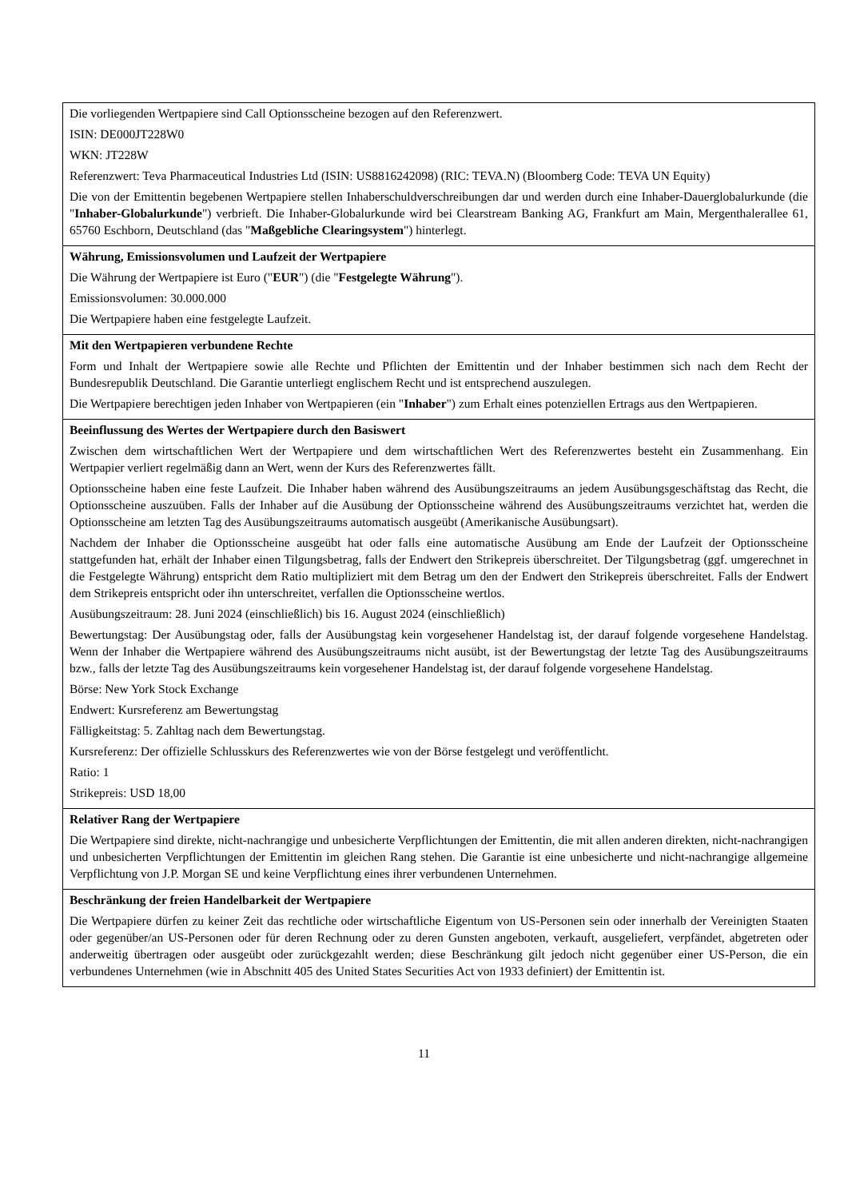| Die vorliegenden Wertpapiere sind Call Optionsscheine bezogen auf den Referenzwert. ISIN: DE000JT228W0 WKN: JT228W Referenzwert: Teva Pharmaceutical Industries Ltd (ISIN: US8816242098) (RIC: TEVA.N) (Bloomberg Code: TEVA UN Equity) Die von der Emittentin begebenen Wertpapiere stellen Inhaberschuldverschreibungen dar und werden durch eine Inhaber-Dauerglobalurkunde (die " Inhaber-Globalurkunde ") verbrieft. Die Inhaber-Globalurkunde wird bei Clearstream Banking AG, Frankfurt am Main, Mergenthalerallee 61, 65760 Eschborn, Deutschland (das " Maßgebliche Clearingsystem ") hinterlegt. |
| Währung, Emissionsvolumen und Laufzeit der Wertpapiere Die Währung der Wertpapiere ist Euro (" EUR ") (die " Festgelegte Währung "). Emissionsvolumen: 30.000.000 Die Wertpapiere haben eine festgelegte Laufzeit. |
| Mit den Wertpapieren verbundene Rechte Form und Inhalt der Wertpapiere sowie alle Rechte und Pflichten der Emittentin und der Inhaber bestimmen sich nach dem Recht der Bundesrepublik Deutschland. Die Garantie unterliegt englischem Recht und ist entsprechend auszulegen. Die Wertpapiere berechtigen jeden Inhaber von Wertpapieren (ein " Inhaber ") zum Erhalt eines potenziellen Ertrags aus den Wertpapieren. |
| Beeinflussung des Wertes der Wertpapiere durch den Basiswert Zwischen dem wirtschaftlichen Wert der Wertpapiere und dem wirtschaftlichen Wert des Referenzwertes besteht ein Zusammenhang. Ein Wertpapier verliert regelmäßig dann an Wert, wenn der Kurs des Referenzwertes fällt. Optionsscheine haben eine feste Laufzeit. Die Inhaber haben während des Ausübungszeitraums an jedem Ausübungsgeschäftstag das Recht, die Optionsscheine auszuüben. Falls der Inhaber auf die Ausübung der Optionsscheine während des Ausübungszeitraums verzichtet hat, werden die Optionsscheine am letzten Tag des Ausübungszeitraums automatisch ausgeübt (Amerikanische Ausübungsart). Nachdem der Inhaber die Optionsscheine ausgeübt hat oder falls eine automatische Ausübung am Ende der Laufzeit der Optionsscheine stattgefunden hat, erhält der Inhaber einen Tilgungsbetrag, falls der Endwert den Strikepreis überschreitet. Der Tilgungsbetrag (ggf. umgerechnet in die Festgelegte Währung) entspricht dem Ratio multipliziert mit dem Betrag um den der Endwert den Strikepreis überschreitet. Falls der Endwert dem Strikepreis entspricht oder ihn unterschreitet, verfallen die Optionsscheine wertlos. Ausübungszeitraum: 28. Juni 2024 (einschließlich) bis 16. August 2024 (einschließlich) Bewertungstag: Der Ausübungstag oder, falls der Ausübungstag kein vorgesehener Handelstag ist, der darauf folgende vorgesehene Handelstag. Wenn der Inhaber die Wertpapiere während des Ausübungszeitraums nicht ausübt, ist der Bewertungstag der letzte Tag des Ausübungszeitraums bzw., falls der letzte Tag des Ausübungszeitraums kein vorgesehener Handelstag ist, der darauf folgende vorgesehene Handelstag. Börse: New York Stock Exchange Endwert: Kursreferenz am Bewertungstag Fälligkeitstag: 5. Zahltag nach dem Bewertungstag. Kursreferenz: Der offizielle Schlusskurs des Referenzwertes wie von der Börse festgelegt und veröffentlicht. Ratio: 1 Strikepreis: USD 18,00 |
| Relativer Rang der Wertpapiere Die Wertpapiere sind direkte, nicht-nachrangige und unbesicherte Verpflichtungen der Emittentin, die mit allen anderen direkten, nicht-nachrangigen und unbesicherten Verpflichtungen der Emittentin im gleichen Rang stehen. Die Garantie ist eine unbesicherte und nicht-nachrangige allgemeine Verpflichtung von J.P. Morgan SE und keine Verpflichtung eines ihrer verbundenen Unternehmen. |
| Beschränkung der freien Handelbarkeit der Wertpapiere Die Wertpapiere dürfen zu keiner Zeit das rechtliche oder wirtschaftliche Eigentum von US-Personen sein oder innerhalb der Vereinigten Staaten oder gegenüber/an US-Personen oder für deren Rechnung oder zu deren Gunsten angeboten, verkauft, ausgeliefert, verpfändet, abgetreten oder anderweitig übertragen oder ausgeübt oder zurückgezahlt werden; diese Beschränkung gilt jedoch nicht gegenüber einer US-Person, die ein verbundenes Unternehmen (wie in Abschnitt 405 des United States Securities Act von 1933 definiert) der Emittentin ist. |
11